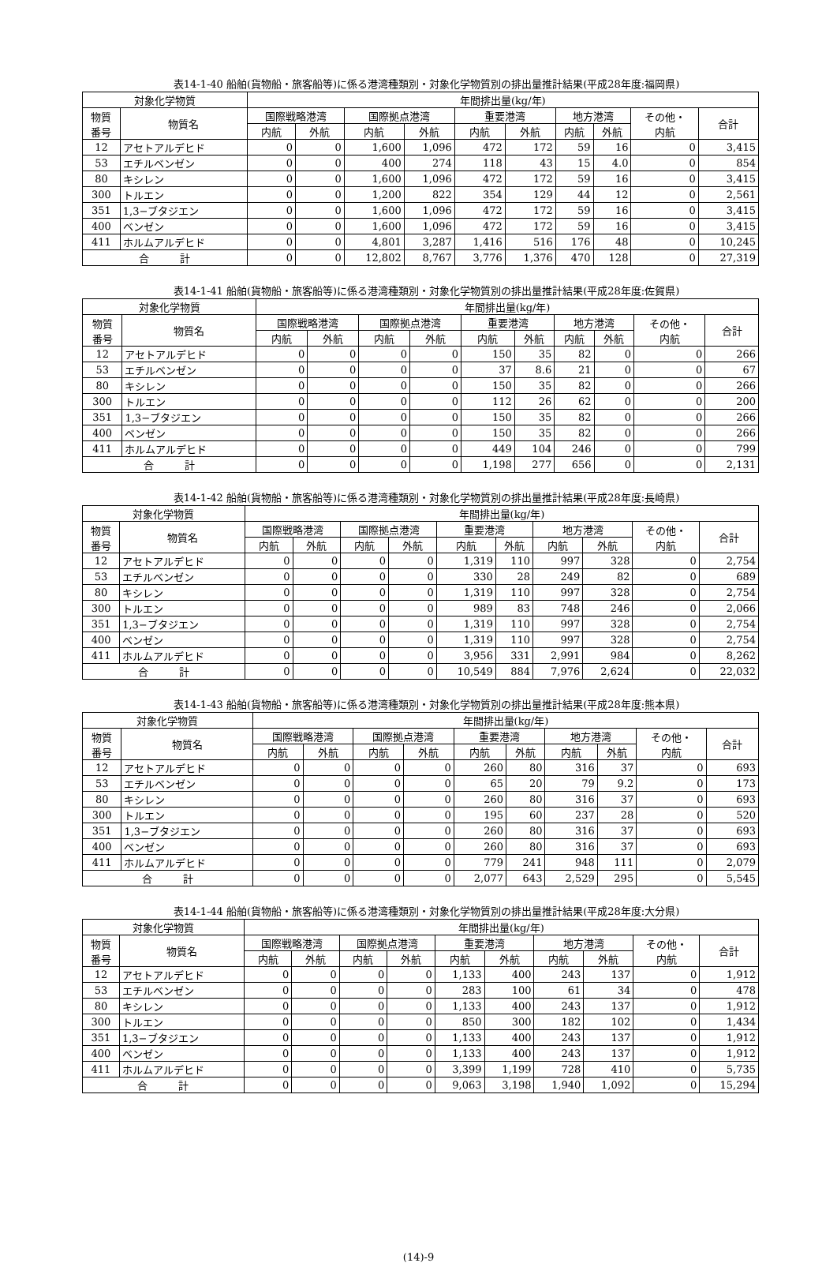表14-1-40 船舶(貨物船・旅客船等)に係る港湾種類別・対象化学物質別の排出量推計結果(平成28年度:福岡県)
| 対象化学物質 | | 年間排出量(kg/年) | | | | | | | | | |
| --- | --- | --- | --- | --- | --- | --- | --- | --- | --- | --- | --- |
| 物質 番号 | 物質名 | 国際戦略港湾 | | 国際拠点港湾 | | 重要港湾 | | 地方港湾 | | その他・ 内航 | 合計 |
| | | 内航 | 外航 | 内航 | 外航 | 内航 | 外航 | 内航 | 外航 | | |
| 12 | アセトアルデヒド | 0 | 0 | 1,600 | 1,096 | 472 | 172 | 59 | 16 | 0 | 3,415 |
| 53 | エチルベンゼン | 0 | 0 | 400 | 274 | 118 | 43 | 15 | 4.0 | 0 | 854 |
| 80 | キシレン | 0 | 0 | 1,600 | 1,096 | 472 | 172 | 59 | 16 | 0 | 3,415 |
| 300 | トルエン | 0 | 0 | 1,200 | 822 | 354 | 129 | 44 | 12 | 0 | 2,561 |
| 351 | 1,3−ブタジエン | 0 | 0 | 1,600 | 1,096 | 472 | 172 | 59 | 16 | 0 | 3,415 |
| 400 | ベンゼン | 0 | 0 | 1,600 | 1,096 | 472 | 172 | 59 | 16 | 0 | 3,415 |
| 411 | ホルムアルデヒド | 0 | 0 | 4,801 | 3,287 | 1,416 | 516 | 176 | 48 | 0 | 10,245 |
| 合 計 | | 0 | 0 | 12,802 | 8,767 | 3,776 | 1,376 | 470 | 128 | 0 | 27,319 |
表14-1-41 船舶(貨物船・旅客船等)に係る港湾種類別・対象化学物質別の排出量推計結果(平成28年度:佐賀県)
| 対象化学物質 | | 年間排出量(kg/年) | | | | | | | | | |
| --- | --- | --- | --- | --- | --- | --- | --- | --- | --- | --- | --- |
| 物質 番号 | 物質名 | 国際戦略港湾 | | 国際拠点港湾 | | 重要港湾 | | 地方港湾 | | その他・ 内航 | 合計 |
| | | 内航 | 外航 | 内航 | 外航 | 内航 | 外航 | 内航 | 外航 | | |
| 12 | アセトアルデヒド | 0 | 0 | 0 | 0 | 150 | 35 | 82 | 0 | 0 | 266 |
| 53 | エチルベンゼン | 0 | 0 | 0 | 0 | 37 | 8.6 | 21 | 0 | 0 | 67 |
| 80 | キシレン | 0 | 0 | 0 | 0 | 150 | 35 | 82 | 0 | 0 | 266 |
| 300 | トルエン | 0 | 0 | 0 | 0 | 112 | 26 | 62 | 0 | 0 | 200 |
| 351 | 1,3−ブタジエン | 0 | 0 | 0 | 0 | 150 | 35 | 82 | 0 | 0 | 266 |
| 400 | ベンゼン | 0 | 0 | 0 | 0 | 150 | 35 | 82 | 0 | 0 | 266 |
| 411 | ホルムアルデヒド | 0 | 0 | 0 | 0 | 449 | 104 | 246 | 0 | 0 | 799 |
| 合 計 | | 0 | 0 | 0 | 0 | 1,198 | 277 | 656 | 0 | 0 | 2,131 |
表14-1-42 船舶(貨物船・旅客船等)に係る港湾種類別・対象化学物質別の排出量推計結果(平成28年度:長崎県)
| 対象化学物質 | | 年間排出量(kg/年) | | | | | | | | | |
| --- | --- | --- | --- | --- | --- | --- | --- | --- | --- | --- | --- |
| 物質 番号 | 物質名 | 国際戦略港湾 | | 国際拠点港湾 | | 重要港湾 | | 地方港湾 | | その他・ 内航 | 合計 |
| | | 内航 | 外航 | 内航 | 外航 | 内航 | 外航 | 内航 | 外航 | | |
| 12 | アセトアルデヒド | 0 | 0 | 0 | 0 | 1,319 | 110 | 997 | 328 | 0 | 2,754 |
| 53 | エチルベンゼン | 0 | 0 | 0 | 0 | 330 | 28 | 249 | 82 | 0 | 689 |
| 80 | キシレン | 0 | 0 | 0 | 0 | 1,319 | 110 | 997 | 328 | 0 | 2,754 |
| 300 | トルエン | 0 | 0 | 0 | 0 | 989 | 83 | 748 | 246 | 0 | 2,066 |
| 351 | 1,3−ブタジエン | 0 | 0 | 0 | 0 | 1,319 | 110 | 997 | 328 | 0 | 2,754 |
| 400 | ベンゼン | 0 | 0 | 0 | 0 | 1,319 | 110 | 997 | 328 | 0 | 2,754 |
| 411 | ホルムアルデヒド | 0 | 0 | 0 | 0 | 3,956 | 331 | 2,991 | 984 | 0 | 8,262 |
| 合 計 | | 0 | 0 | 0 | 0 | 10,549 | 884 | 7,976 | 2,624 | 0 | 22,032 |
表14-1-43 船舶(貨物船・旅客船等)に係る港湾種類別・対象化学物質別の排出量推計結果(平成28年度:熊本県)
| 対象化学物質 | | 年間排出量(kg/年) | | | | | | | | | |
| --- | --- | --- | --- | --- | --- | --- | --- | --- | --- | --- | --- |
| 物質 番号 | 物質名 | 国際戦略港湾 | | 国際拠点港湾 | | 重要港湾 | | 地方港湾 | | その他・ 内航 | 合計 |
| | | 内航 | 外航 | 内航 | 外航 | 内航 | 外航 | 内航 | 外航 | | |
| 12 | アセトアルデヒド | 0 | 0 | 0 | 0 | 260 | 80 | 316 | 37 | 0 | 693 |
| 53 | エチルベンゼン | 0 | 0 | 0 | 0 | 65 | 20 | 79 | 9.2 | 0 | 173 |
| 80 | キシレン | 0 | 0 | 0 | 0 | 260 | 80 | 316 | 37 | 0 | 693 |
| 300 | トルエン | 0 | 0 | 0 | 0 | 195 | 60 | 237 | 28 | 0 | 520 |
| 351 | 1,3−ブタジエン | 0 | 0 | 0 | 0 | 260 | 80 | 316 | 37 | 0 | 693 |
| 400 | ベンゼン | 0 | 0 | 0 | 0 | 260 | 80 | 316 | 37 | 0 | 693 |
| 411 | ホルムアルデヒド | 0 | 0 | 0 | 0 | 779 | 241 | 948 | 111 | 0 | 2,079 |
| 合 計 | | 0 | 0 | 0 | 0 | 2,077 | 643 | 2,529 | 295 | 0 | 5,545 |
表14-1-44 船舶(貨物船・旅客船等)に係る港湾種類別・対象化学物質別の排出量推計結果(平成28年度:大分県)
| 対象化学物質 | | 年間排出量(kg/年) | | | | | | | | | |
| --- | --- | --- | --- | --- | --- | --- | --- | --- | --- | --- | --- |
| 物質 番号 | 物質名 | 国際戦略港湾 | | 国際拠点港湾 | | 重要港湾 | | 地方港湾 | | その他・ 内航 | 合計 |
| | | 内航 | 外航 | 内航 | 外航 | 内航 | 外航 | 内航 | 外航 | | |
| 12 | アセトアルデヒド | 0 | 0 | 0 | 0 | 1,133 | 400 | 243 | 137 | 0 | 1,912 |
| 53 | エチルベンゼン | 0 | 0 | 0 | 0 | 283 | 100 | 61 | 34 | 0 | 478 |
| 80 | キシレン | 0 | 0 | 0 | 0 | 1,133 | 400 | 243 | 137 | 0 | 1,912 |
| 300 | トルエン | 0 | 0 | 0 | 0 | 850 | 300 | 182 | 102 | 0 | 1,434 |
| 351 | 1,3−ブタジエン | 0 | 0 | 0 | 0 | 1,133 | 400 | 243 | 137 | 0 | 1,912 |
| 400 | ベンゼン | 0 | 0 | 0 | 0 | 1,133 | 400 | 243 | 137 | 0 | 1,912 |
| 411 | ホルムアルデヒド | 0 | 0 | 0 | 0 | 3,399 | 1,199 | 728 | 410 | 0 | 5,735 |
| 合 計 | | 0 | 0 | 0 | 0 | 9,063 | 3,198 | 1,940 | 1,092 | 0 | 15,294 |
(14)-9